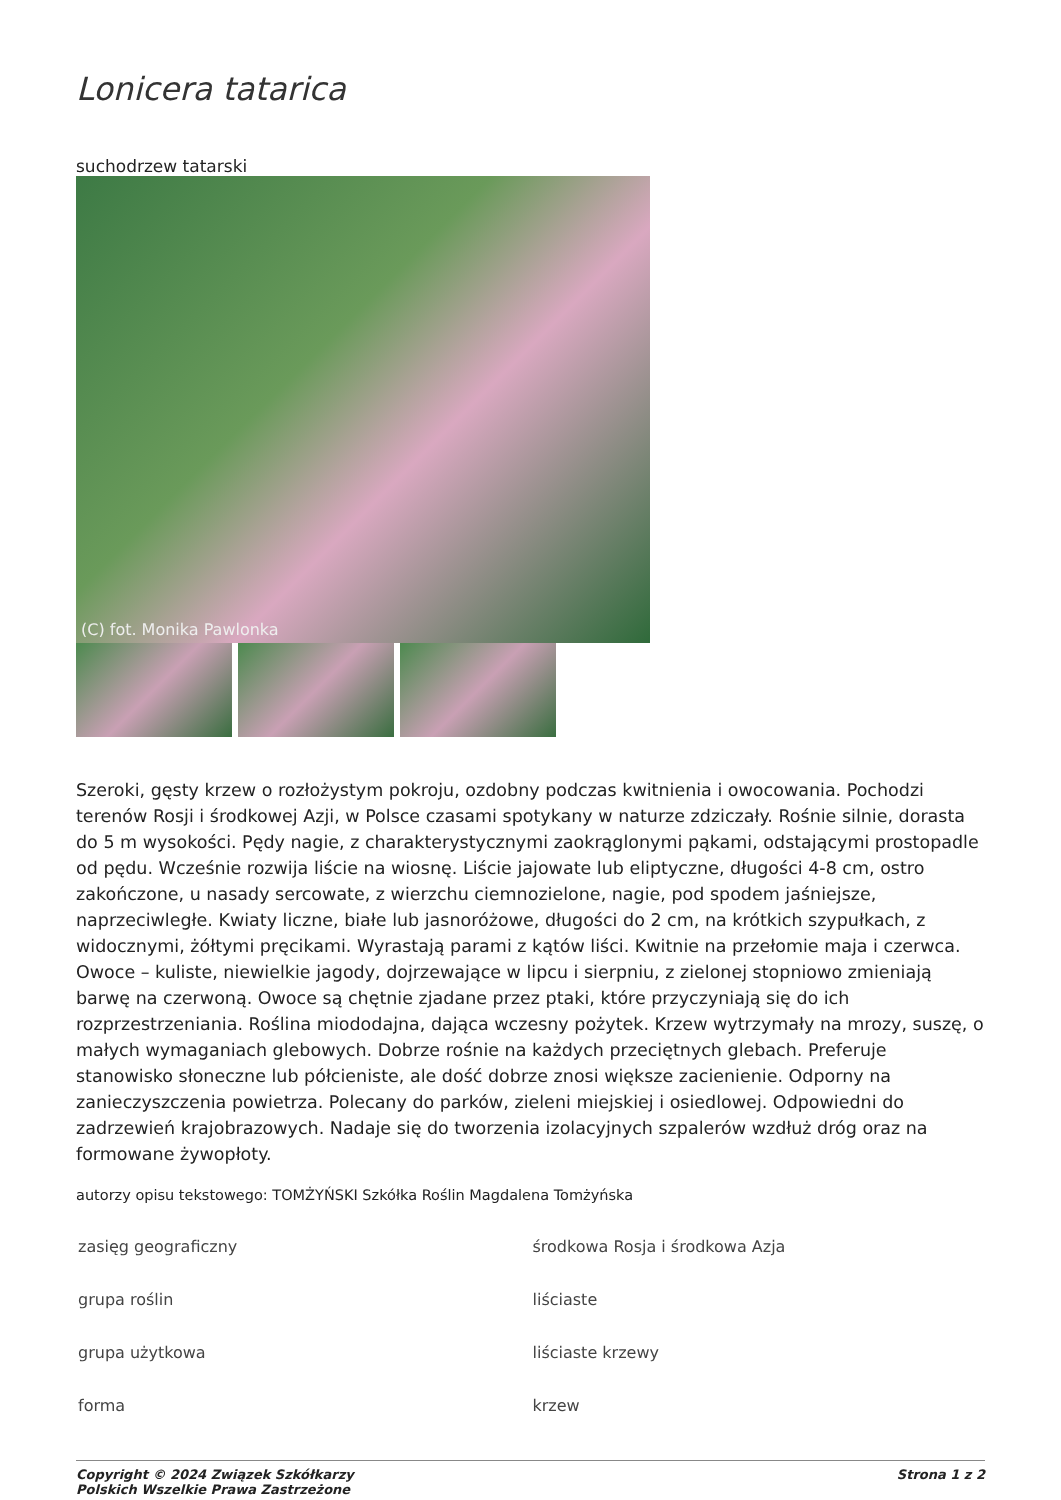Lonicera tatarica
suchodrzew tatarski
(C) fot. Monika Pawlonka
Szeroki, gęsty krzew o rozłożystym pokroju, ozdobny podczas kwitnienia i owocowania. Pochodzi terenów Rosji i środkowej Azji, w Polsce czasami spotykany w naturze zdziczały. Rośnie silnie, dorasta do 5 m wysokości. Pędy nagie, z charakterystycznymi zaokrąglonymi pąkami, odstającymi prostopadle od pędu. Wcześnie rozwija liście na wiosnę. Liście jajowate lub eliptyczne, długości 4-8 cm, ostro zakończone, u nasady sercowate, z wierzchu ciemnozielone, nagie, pod spodem jaśniejsze, naprzeciwległe. Kwiaty liczne, białe lub jasnoróżowe, długości do 2 cm, na krótkich szypułkach, z widocznymi, żółtymi pręcikami. Wyrastają parami z kątów liści. Kwitnie na przełomie maja i czerwca. Owoce – kuliste, niewielkie jagody, dojrzewające w lipcu i sierpniu, z zielonej stopniowo zmieniają barwę na czerwoną. Owoce są chętnie zjadane przez ptaki, które przyczyniają się do ich rozprzestrzeniania. Roślina miododajna, dająca wczesny pożytek. Krzew wytrzymały na mrozy, suszę, o małych wymaganiach glebowych. Dobrze rośnie na każdych przeciętnych glebach. Preferuje stanowisko słoneczne lub półcieniste, ale dość dobrze znosi większe zacienienie. Odporny na zanieczyszczenia powietrza. Polecany do parków, zieleni miejskiej i osiedlowej. Odpowiedni do zadrzewień krajobrazowych. Nadaje się do tworzenia izolacyjnych szpalerów wzdłuż dróg oraz na formowane żywopłoty.
autorzy opisu tekstowego: TOMŻYŃSKI Szkółka Roślin Magdalena Tomżyńska
| zasięg geograficzny | środkowa Rosja i środkowa Azja |
| grupa roślin | liściaste |
| grupa użytkowa | liściaste krzewy |
| forma | krzew |
Copyright © 2024 Związek Szkółkarzy
Polskich Wszelkie Prawa Zastrzeżone
Strona 1 z 2